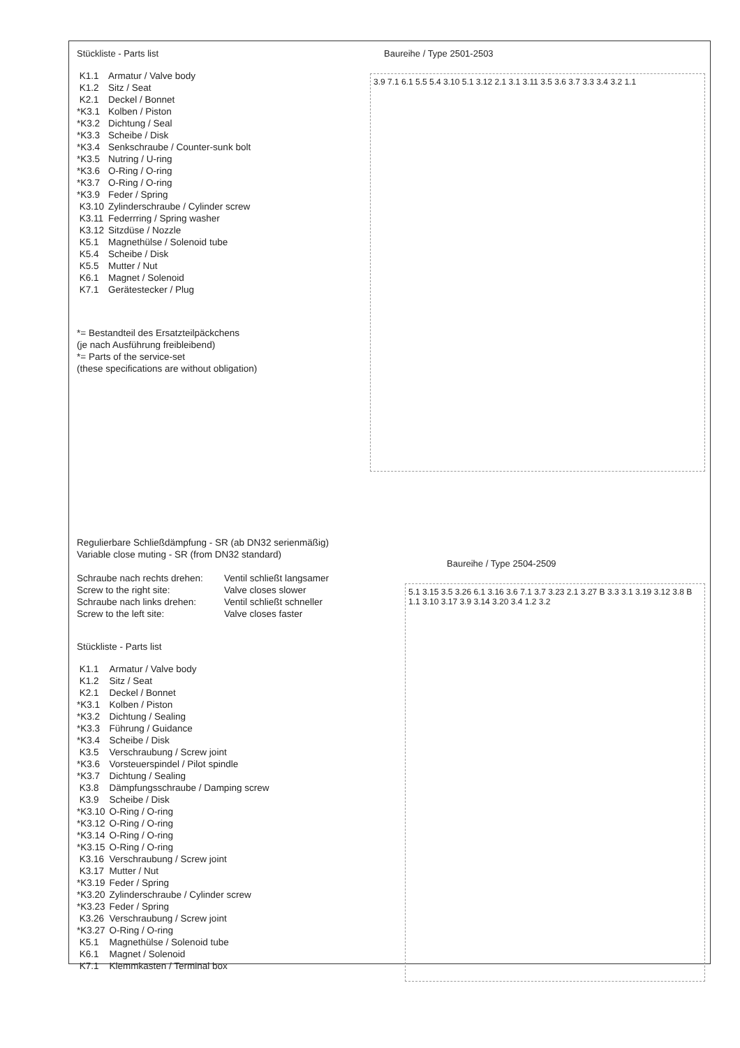Stückliste - Parts list
| K1.1 | Armatur / Valve body |
| K1.2 | Sitz / Seat |
| K2.1 | Deckel / Bonnet |
| *K3.1 | Kolben / Piston |
| *K3.2 | Dichtung / Seal |
| *K3.3 | Scheibe / Disk |
| *K3.4 | Senkschraube / Counter-sunk bolt |
| *K3.5 | Nutring / U-ring |
| *K3.6 | O-Ring / O-ring |
| *K3.7 | O-Ring / O-ring |
| *K3.9 | Feder / Spring |
| K3.10 | Zylinderschraube / Cylinder screw |
| K3.11 | Federrring / Spring washer |
| K3.12 | Sitzdüse / Nozzle |
| K5.1 | Magnethülse / Solenoid tube |
| K5.4 | Scheibe / Disk |
| K5.5 | Mutter / Nut |
| K6.1 | Magnet / Solenoid |
| K7.1 | Gerätestecker / Plug |
*= Bestandteil des Ersatzteilpäckchens
(je nach Ausführung freibleibend)
*= Parts of the service-set
(these specifications are without obligation)
Baureihe / Type 2501-2503
3.9 7.1 6.1 5.5 5.4 3.10 5.1 3.12 2.1 3.1 3.11 3.5 3.6 3.7 3.3 3.4 3.2 1.1
Regulierbare Schließdämpfung - SR (ab DN32 serienmäßig)
Variable close muting - SR (from DN32 standard)
| Schraube nach rechts drehen: | Ventil schließt langsamer |
| Screw to the right site: | Valve closes slower |
| Schraube nach links drehen: | Ventil schließt schneller |
| Screw to the left site: | Valve closes faster |
Stückliste - Parts list
| K1.1 | Armatur / Valve body |
| K1.2 | Sitz / Seat |
| K2.1 | Deckel / Bonnet |
| *K3.1 | Kolben / Piston |
| *K3.2 | Dichtung / Sealing |
| *K3.3 | Führung / Guidance |
| *K3.4 | Scheibe / Disk |
| K3.5 | Verschraubung / Screw joint |
| *K3.6 | Vorsteuerspindel / Pilot spindle |
| *K3.7 | Dichtung / Sealing |
| K3.8 | Dämpfungsschraube / Damping screw |
| K3.9 | Scheibe / Disk |
| *K3.10 | O-Ring / O-ring |
| *K3.12 | O-Ring / O-ring |
| *K3.14 | O-Ring / O-ring |
| *K3.15 | O-Ring / O-ring |
| K3.16 | Verschraubung / Screw joint |
| K3.17 | Mutter / Nut |
| *K3.19 | Feder / Spring |
| *K3.20 | Zylinderschraube / Cylinder screw |
| *K3.23 | Feder / Spring |
| K3.26 | Verschraubung / Screw joint |
| *K3.27 | O-Ring / O-ring |
| K5.1 | Magnethülse / Solenoid tube |
| K6.1 | Magnet / Solenoid |
| K7.1 | Klemmkasten / Terminal box |
Baureihe / Type 2504-2509
5.1 3.15 3.5 3.26 6.1 3.16 3.6 7.1 3.7 3.23 2.1 3.27 B 3.3 3.1 3.19 3.12 3.8 B 1.1 3.10 3.17 3.9 3.14 3.20 3.4 1.2 3.2